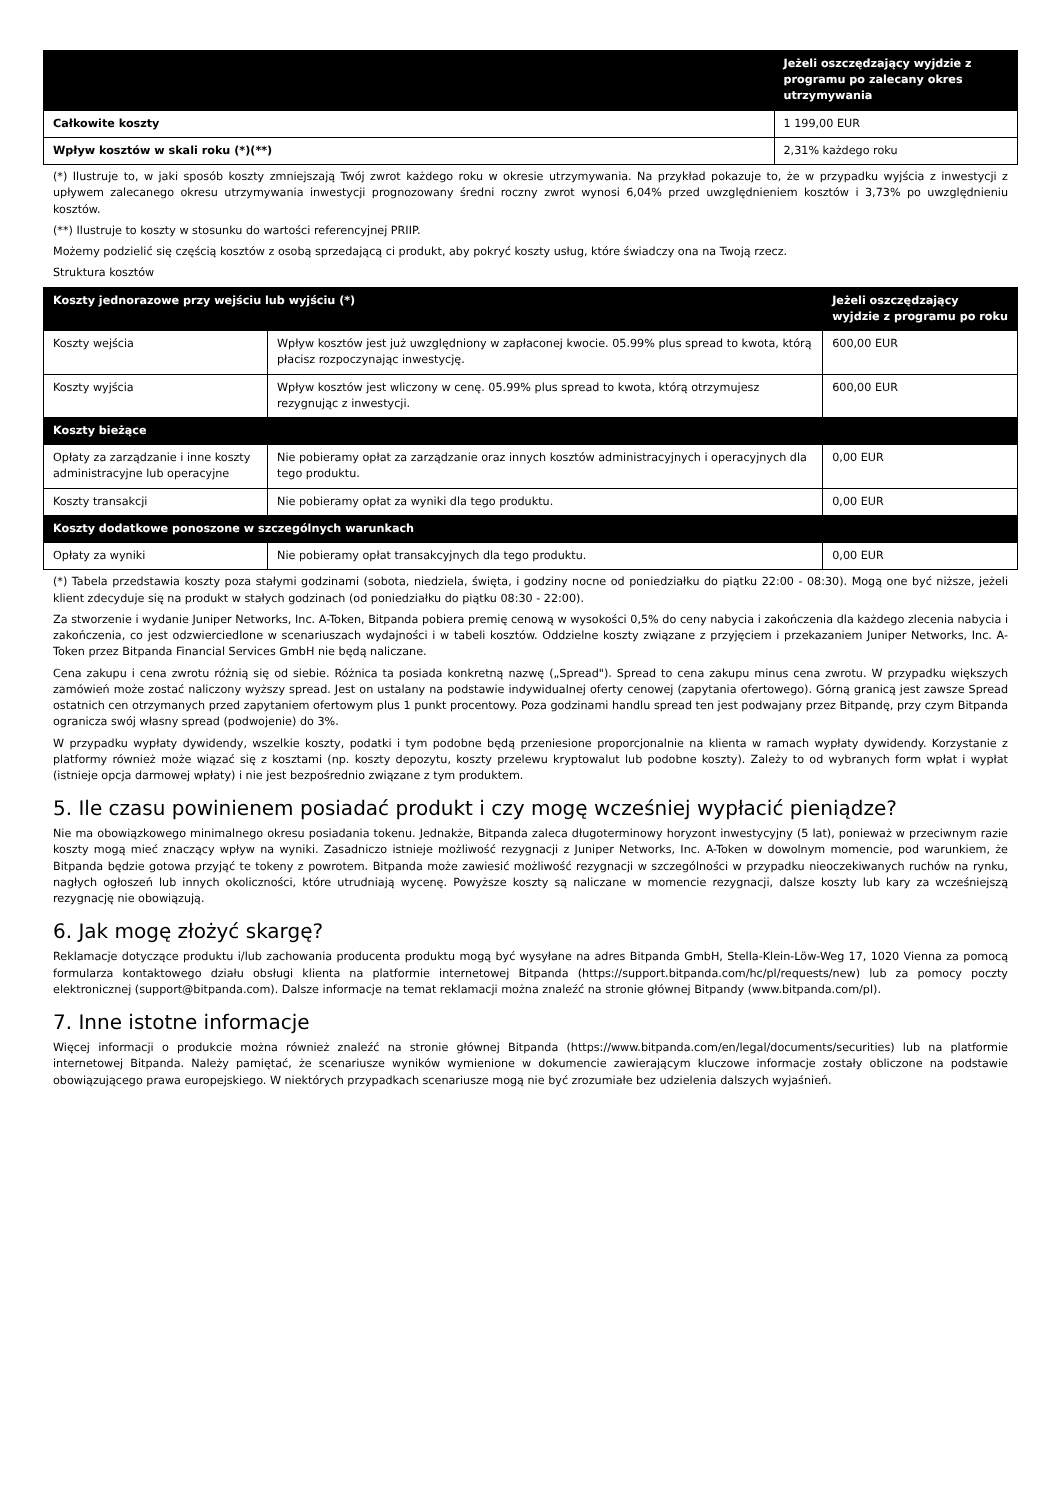| | Jeżeli oszczędzający wyjdzie z programu po zalecany okres utrzymywania |
| --- | --- |
| Całkowite koszty | 1 199,00 EUR |
| Wpływ kosztów w skali roku (*)(**) | 2,31% każdego roku |
(*) Ilustruje to, w jaki sposób koszty zmniejszają Twój zwrot każdego roku w okresie utrzymywania. Na przykład pokazuje to, że w przypadku wyjścia z inwestycji z upływem zalecanego okresu utrzymywania inwestycji prognozowany średni roczny zwrot wynosi 6,04% przed uwzględnieniem kosztów i 3,73% po uwzględnieniu kosztów.
(**) Ilustruje to koszty w stosunku do wartości referencyjnej PRIIP.
Możemy podzielić się częścią kosztów z osobą sprzedającą ci produkt, aby pokryć koszty usług, które świadczy ona na Twoją rzecz.
Struktura kosztów
| Koszty jednorazowe przy wejściu lub wyjściu (*) | | Jeżeli oszczędzający wyjdzie z programu po roku |
| --- | --- | --- |
| Koszty wejścia | Wpływ kosztów jest już uwzględniony w zapłaconej kwocie. 05.99% plus spread to kwota, którą płacisz rozpoczynając inwestycję. | 600,00 EUR |
| Koszty wyjścia | Wpływ kosztów jest wliczony w cenę. 05.99% plus spread to kwota, którą otrzymujesz rezygnując z inwestycji. | 600,00 EUR |
| Koszty bieżące | | |
| Opłaty za zarządzanie i inne koszty administracyjne lub operacyjne | Nie pobieramy opłat za zarządzanie oraz innych kosztów administracyjnych i operacyjnych dla tego produktu. | 0,00 EUR |
| Koszty transakcji | Nie pobieramy opłat za wyniki dla tego produktu. | 0,00 EUR |
| Koszty dodatkowe ponoszone w szczególnych warunkach | | |
| Opłaty za wyniki | Nie pobieramy opłat transakcyjnych dla tego produktu. | 0,00 EUR |
(*) Tabela przedstawia koszty poza stałymi godzinami (sobota, niedziela, święta, i godziny nocne od poniedziałku do piątku 22:00 - 08:30). Mogą one być niższe, jeżeli klient zdecyduje się na produkt w stałych godzinach (od poniedziałku do piątku 08:30 - 22:00).
Za stworzenie i wydanie Juniper Networks, Inc. A-Token, Bitpanda pobiera premię cenową w wysokości 0,5% do ceny nabycia i zakończenia dla każdego zlecenia nabycia i zakończenia, co jest odzwierciedlone w scenariuszach wydajności i w tabeli kosztów. Oddzielne koszty związane z przyjęciem i przekazaniem Juniper Networks, Inc. A-Token przez Bitpanda Financial Services GmbH nie będą naliczane.
Cena zakupu i cena zwrotu różnią się od siebie. Różnica ta posiada konkretną nazwę („Spread"). Spread to cena zakupu minus cena zwrotu. W przypadku większych zamówień może zostać naliczony wyższy spread. Jest on ustalany na podstawie indywidualnej oferty cenowej (zapytania ofertowego). Górną granicą jest zawsze Spread ostatnich cen otrzymanych przed zapytaniem ofertowym plus 1 punkt procentowy. Poza godzinami handlu spread ten jest podwajany przez Bitpandę, przy czym Bitpanda ogranicza swój własny spread (podwojenie) do 3%.
W przypadku wypłaty dywidendy, wszelkie koszty, podatki i tym podobne będą przeniesione proporcjonalnie na klienta w ramach wypłaty dywidendy. Korzystanie z platformy również może wiązać się z kosztami (np. koszty depozytu, koszty przelewu kryptowalut lub podobne koszty). Zależy to od wybranych form wpłat i wypłat (istnieje opcja darmowej wpłaty) i nie jest bezpośrednio związane z tym produktem.
5. Ile czasu powinienem posiadać produkt i czy mogę wcześniej wypłacić pieniądze?
Nie ma obowiązkowego minimalnego okresu posiadania tokenu. Jednakże, Bitpanda zaleca długoterminowy horyzont inwestycyjny (5 lat), ponieważ w przeciwnym razie koszty mogą mieć znaczący wpływ na wyniki. Zasadniczo istnieje możliwość rezygnacji z Juniper Networks, Inc. A-Token w dowolnym momencie, pod warunkiem, że Bitpanda będzie gotowa przyjąć te tokeny z powrotem. Bitpanda może zawiesić możliwość rezygnacji w szczególności w przypadku nieoczekiwanych ruchów na rynku, nagłych ogłoszeń lub innych okoliczności, które utrudniają wycenę. Powyższe koszty są naliczane w momencie rezygnacji, dalsze koszty lub kary za wcześniejszą rezygnację nie obowiązują.
6. Jak mogę złożyć skargę?
Reklamacje dotyczące produktu i/lub zachowania producenta produktu mogą być wysyłane na adres Bitpanda GmbH, Stella-Klein-Löw-Weg 17, 1020 Vienna za pomocą formularza kontaktowego działu obsługi klienta na platformie internetowej Bitpanda (https://support.bitpanda.com/hc/pl/requests/new) lub za pomocy poczty elektronicznej (support@bitpanda.com). Dalsze informacje na temat reklamacji można znaleźć na stronie głównej Bitpandy (www.bitpanda.com/pl).
7. Inne istotne informacje
Więcej informacji o produkcie można również znaleźć na stronie głównej Bitpanda (https://www.bitpanda.com/en/legal/documents/securities) lub na platformie internetowej Bitpanda. Należy pamiętać, że scenariusze wyników wymienione w dokumencie zawierającym kluczowe informacje zostały obliczone na podstawie obowiązującego prawa europejskiego. W niektórych przypadkach scenariusze mogą nie być zrozumiałe bez udzielenia dalszych wyjaśnień.